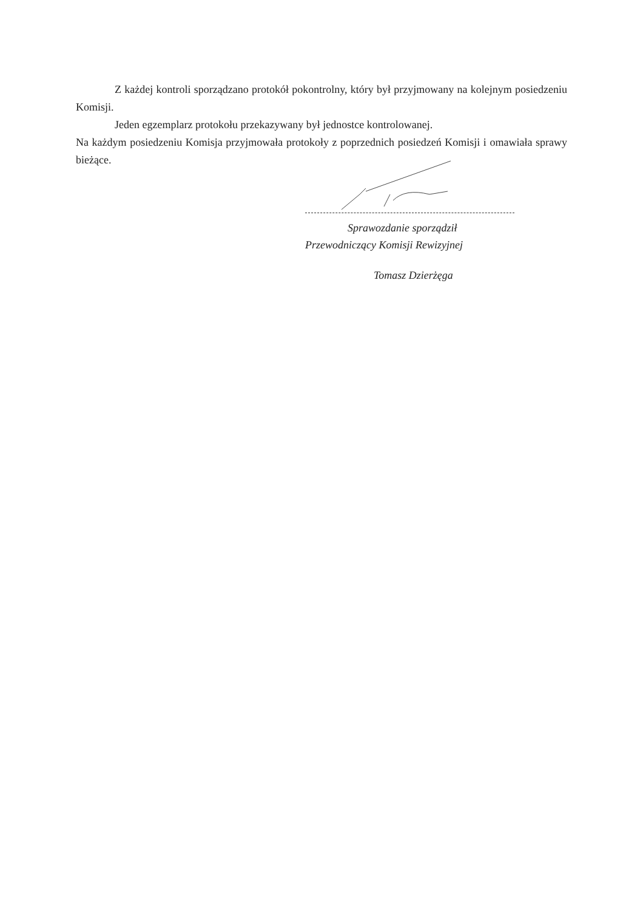Z każdej kontroli sporządzano protokół pokontrolny, który był przyjmowany na kolejnym posiedzeniu Komisji.
Jeden egzemplarz protokołu przekazywany był jednostce kontrolowanej.
Na każdym posiedzeniu Komisja przyjmowała protokoły z poprzednich posiedzeń Komisji i omawiała sprawy bieżące.
Sprawozdanie sporządził
Przewodniczący Komisji Rewizyjnej
Tomasz Dzierżęga